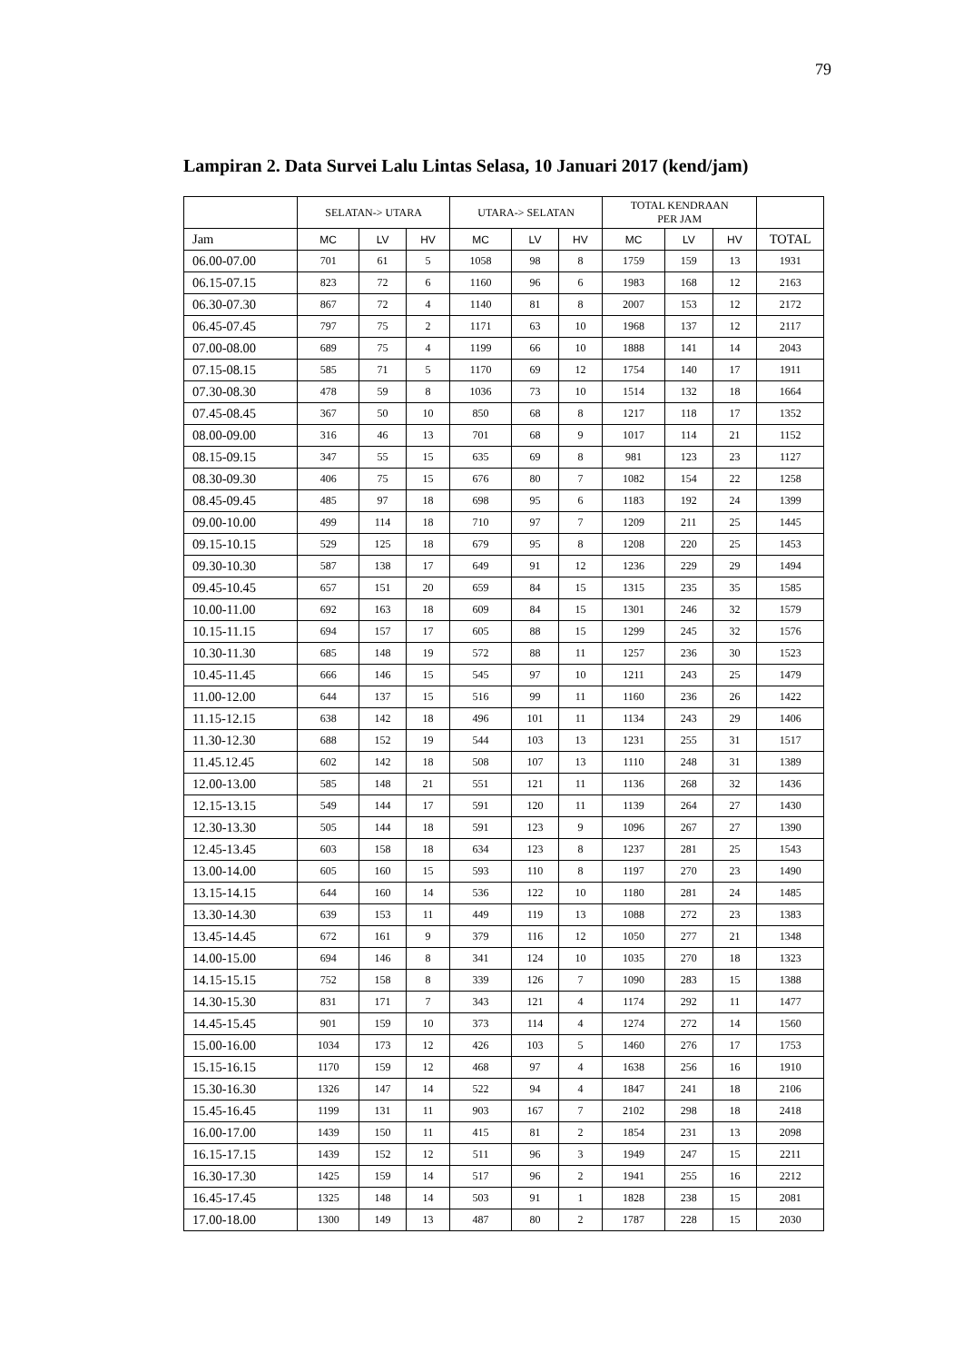79
Lampiran 2. Data Survei Lalu Lintas Selasa, 10 Januari 2017 (kend/jam)
| | SELATAN-> UTARA | | | UTARA-> SELATAN | | | TOTAL KENDRAAN PER JAM | | | |
| --- | --- | --- | --- | --- | --- | --- | --- | --- | --- | --- |
| Jam | MC | LV | HV | MC | LV | HV | MC | LV | HV | TOTAL |
| 06.00-07.00 | 701 | 61 | 5 | 1058 | 98 | 8 | 1759 | 159 | 13 | 1931 |
| 06.15-07.15 | 823 | 72 | 6 | 1160 | 96 | 6 | 1983 | 168 | 12 | 2163 |
| 06.30-07.30 | 867 | 72 | 4 | 1140 | 81 | 8 | 2007 | 153 | 12 | 2172 |
| 06.45-07.45 | 797 | 75 | 2 | 1171 | 63 | 10 | 1968 | 137 | 12 | 2117 |
| 07.00-08.00 | 689 | 75 | 4 | 1199 | 66 | 10 | 1888 | 141 | 14 | 2043 |
| 07.15-08.15 | 585 | 71 | 5 | 1170 | 69 | 12 | 1754 | 140 | 17 | 1911 |
| 07.30-08.30 | 478 | 59 | 8 | 1036 | 73 | 10 | 1514 | 132 | 18 | 1664 |
| 07.45-08.45 | 367 | 50 | 10 | 850 | 68 | 8 | 1217 | 118 | 17 | 1352 |
| 08.00-09.00 | 316 | 46 | 13 | 701 | 68 | 9 | 1017 | 114 | 21 | 1152 |
| 08.15-09.15 | 347 | 55 | 15 | 635 | 69 | 8 | 981 | 123 | 23 | 1127 |
| 08.30-09.30 | 406 | 75 | 15 | 676 | 80 | 7 | 1082 | 154 | 22 | 1258 |
| 08.45-09.45 | 485 | 97 | 18 | 698 | 95 | 6 | 1183 | 192 | 24 | 1399 |
| 09.00-10.00 | 499 | 114 | 18 | 710 | 97 | 7 | 1209 | 211 | 25 | 1445 |
| 09.15-10.15 | 529 | 125 | 18 | 679 | 95 | 8 | 1208 | 220 | 25 | 1453 |
| 09.30-10.30 | 587 | 138 | 17 | 649 | 91 | 12 | 1236 | 229 | 29 | 1494 |
| 09.45-10.45 | 657 | 151 | 20 | 659 | 84 | 15 | 1315 | 235 | 35 | 1585 |
| 10.00-11.00 | 692 | 163 | 18 | 609 | 84 | 15 | 1301 | 246 | 32 | 1579 |
| 10.15-11.15 | 694 | 157 | 17 | 605 | 88 | 15 | 1299 | 245 | 32 | 1576 |
| 10.30-11.30 | 685 | 148 | 19 | 572 | 88 | 11 | 1257 | 236 | 30 | 1523 |
| 10.45-11.45 | 666 | 146 | 15 | 545 | 97 | 10 | 1211 | 243 | 25 | 1479 |
| 11.00-12.00 | 644 | 137 | 15 | 516 | 99 | 11 | 1160 | 236 | 26 | 1422 |
| 11.15-12.15 | 638 | 142 | 18 | 496 | 101 | 11 | 1134 | 243 | 29 | 1406 |
| 11.30-12.30 | 688 | 152 | 19 | 544 | 103 | 13 | 1231 | 255 | 31 | 1517 |
| 11.45.12.45 | 602 | 142 | 18 | 508 | 107 | 13 | 1110 | 248 | 31 | 1389 |
| 12.00-13.00 | 585 | 148 | 21 | 551 | 121 | 11 | 1136 | 268 | 32 | 1436 |
| 12.15-13.15 | 549 | 144 | 17 | 591 | 120 | 11 | 1139 | 264 | 27 | 1430 |
| 12.30-13.30 | 505 | 144 | 18 | 591 | 123 | 9 | 1096 | 267 | 27 | 1390 |
| 12.45-13.45 | 603 | 158 | 18 | 634 | 123 | 8 | 1237 | 281 | 25 | 1543 |
| 13.00-14.00 | 605 | 160 | 15 | 593 | 110 | 8 | 1197 | 270 | 23 | 1490 |
| 13.15-14.15 | 644 | 160 | 14 | 536 | 122 | 10 | 1180 | 281 | 24 | 1485 |
| 13.30-14.30 | 639 | 153 | 11 | 449 | 119 | 13 | 1088 | 272 | 23 | 1383 |
| 13.45-14.45 | 672 | 161 | 9 | 379 | 116 | 12 | 1050 | 277 | 21 | 1348 |
| 14.00-15.00 | 694 | 146 | 8 | 341 | 124 | 10 | 1035 | 270 | 18 | 1323 |
| 14.15-15.15 | 752 | 158 | 8 | 339 | 126 | 7 | 1090 | 283 | 15 | 1388 |
| 14.30-15.30 | 831 | 171 | 7 | 343 | 121 | 4 | 1174 | 292 | 11 | 1477 |
| 14.45-15.45 | 901 | 159 | 10 | 373 | 114 | 4 | 1274 | 272 | 14 | 1560 |
| 15.00-16.00 | 1034 | 173 | 12 | 426 | 103 | 5 | 1460 | 276 | 17 | 1753 |
| 15.15-16.15 | 1170 | 159 | 12 | 468 | 97 | 4 | 1638 | 256 | 16 | 1910 |
| 15.30-16.30 | 1326 | 147 | 14 | 522 | 94 | 4 | 1847 | 241 | 18 | 2106 |
| 15.45-16.45 | 1199 | 131 | 11 | 903 | 167 | 7 | 2102 | 298 | 18 | 2418 |
| 16.00-17.00 | 1439 | 150 | 11 | 415 | 81 | 2 | 1854 | 231 | 13 | 2098 |
| 16.15-17.15 | 1439 | 152 | 12 | 511 | 96 | 3 | 1949 | 247 | 15 | 2211 |
| 16.30-17.30 | 1425 | 159 | 14 | 517 | 96 | 2 | 1941 | 255 | 16 | 2212 |
| 16.45-17.45 | 1325 | 148 | 14 | 503 | 91 | 1 | 1828 | 238 | 15 | 2081 |
| 17.00-18.00 | 1300 | 149 | 13 | 487 | 80 | 2 | 1787 | 228 | 15 | 2030 |